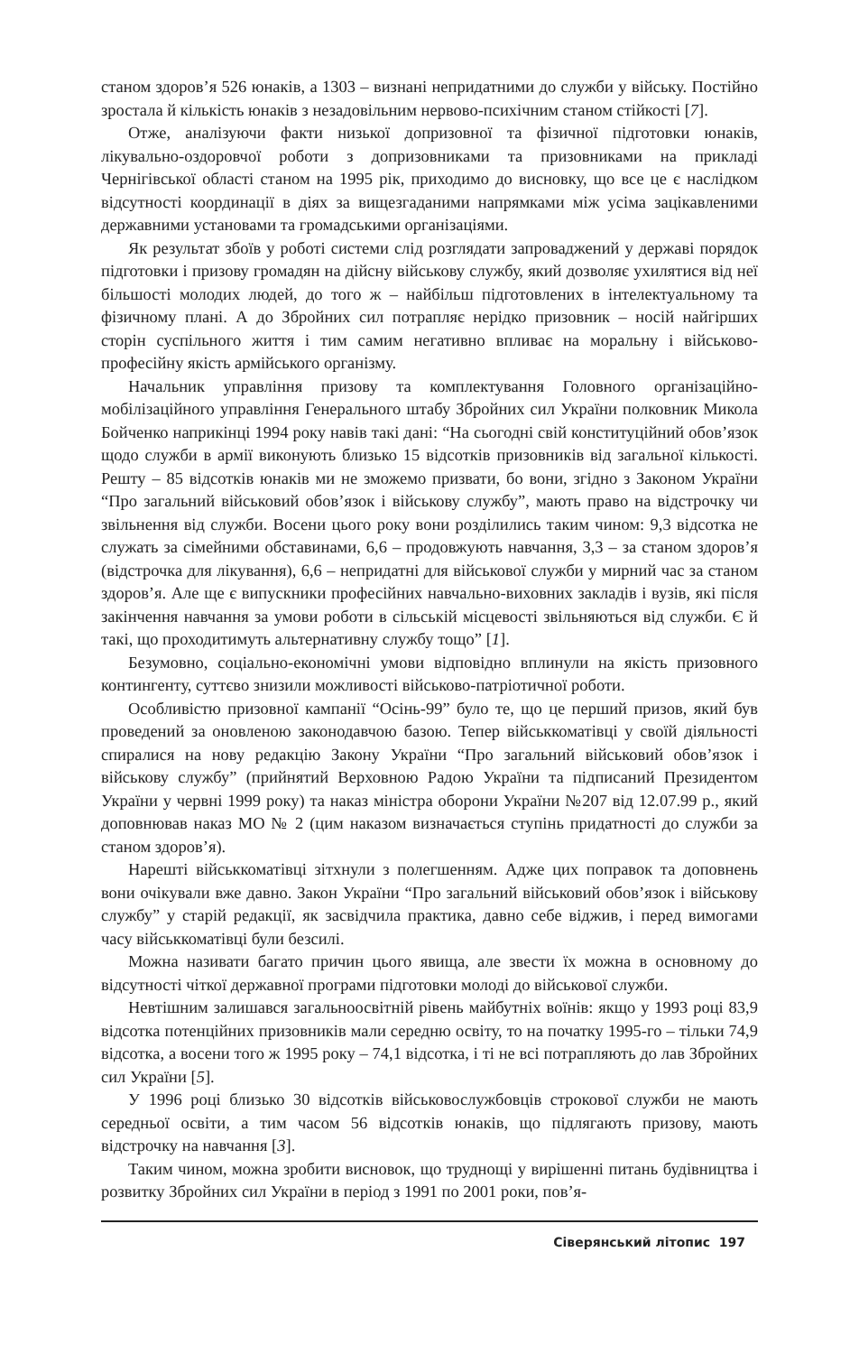станом здоров’я 526 юнаків, а 1303 – визнані непридатними до служби у війську. Постійно зростала й кількість юнаків з незадовільним нервово-психічним станом стійкості [7].
Отже, аналізуючи факти низької допризовної та фізичної підготовки юнаків, лікувально-оздоровчої роботи з допризовниками та призовниками на прикладі Чернігівської області станом на 1995 рік, приходимо до висновку, що все це є наслідком відсутності координації в діях за вищезгаданими напрямками між усіма зацікавленими державними установами та громадськими організаціями.
Як результат збоїв у роботі системи слід розглядати запроваджений у державі порядок підготовки і призову громадян на дійсну військову службу, який дозволяє ухилятися від неї більшості молодих людей, до того ж – найбільш підготовлених в інтелектуальному та фізичному плані. А до Збройних сил потрапляє нерідко призовник – носій найгірших сторін суспільного життя і тим самим негативно впливає на моральну і військово-професійну якість армійського організму.
Начальник управління призову та комплектування Головного організаційно-мобілізаційного управління Генерального штабу Збройних сил України полковник Микола Бойченко наприкінці 1994 року навів такі дані: “На сьогодні свій конституційний обов’язок щодо служби в армії виконують близько 15 відсотків призовників від загальної кількості. Решту – 85 відсотків юнаків ми не зможемо призвати, бо вони, згідно з Законом України “Про загальний військовий обов’язок і військову службу”, мають право на відстрочку чи звільнення від служби. Восени цього року вони розділились таким чином: 9,3 відсотка не служать за сімейними обставинами, 6,6 – продовжують навчання, 3,3 – за станом здоров’я (відстрочка для лікування), 6,6 – непридатні для військової служби у мирний час за станом здоров’я. Але ще є випускники професійних навчально-виховних закладів і вузів, які після закінчення навчання за умови роботи в сільській місцевості звільняються від служби. Є й такі, що проходитимуть альтернативну службу тощо” [1].
Безумовно, соціально-економічні умови відповідно вплинули на якість призовного контингенту, суттєво знизили можливості військово-патріотичної роботи.
Особливістю призовної кампанії “Осінь-99” було те, що це перший призов, який був проведений за оновленою законодавчою базою. Тепер військкоматівці у своїй діяльності спиралися на нову редакцію Закону України “Про загальний військовий обов’язок і військову службу” (прийнятий Верховною Радою України та підписаний Президентом України у червні 1999 року) та наказ міністра оборони України №207 від 12.07.99 р., який доповнював наказ МО № 2 (цим наказом визначається ступінь придатності до служби за станом здоров’я).
Нарешті військкоматівці зітхнули з полегшенням. Адже цих поправок та доповнень вони очікували вже давно. Закон України “Про загальний військовий обов’язок і військову службу” у старій редакції, як засвідчила практика, давно себе віджив, і перед вимогами часу військкоматівці були безсилі.
Можна називати багато причин цього явища, але звести їх можна в основному до відсутності чіткої державної програми підготовки молоді до військової служби.
Невтішним залишався загальноосвітній рівень майбутніх воїнів: якщо у 1993 році 83,9 відсотка потенційних призовників мали середню освіту, то на початку 1995-го – тільки 74,9 відсотка, а восени того ж 1995 року – 74,1 відсотка, і ті не всі потрапляють до лав Збройних сил України [5].
У 1996 році близько 30 відсотків військовослужбовців строкової служби не мають середньої освіти, а тим часом 56 відсотків юнаків, що підлягають призову, мають відстрочку на навчання [3].
Таким чином, можна зробити висновок, що труднощі у вирішенні питань будівництва і розвитку Збройних сил України в період з 1991 по 2001 роки, пов’я-
Сіверянський літопис 197